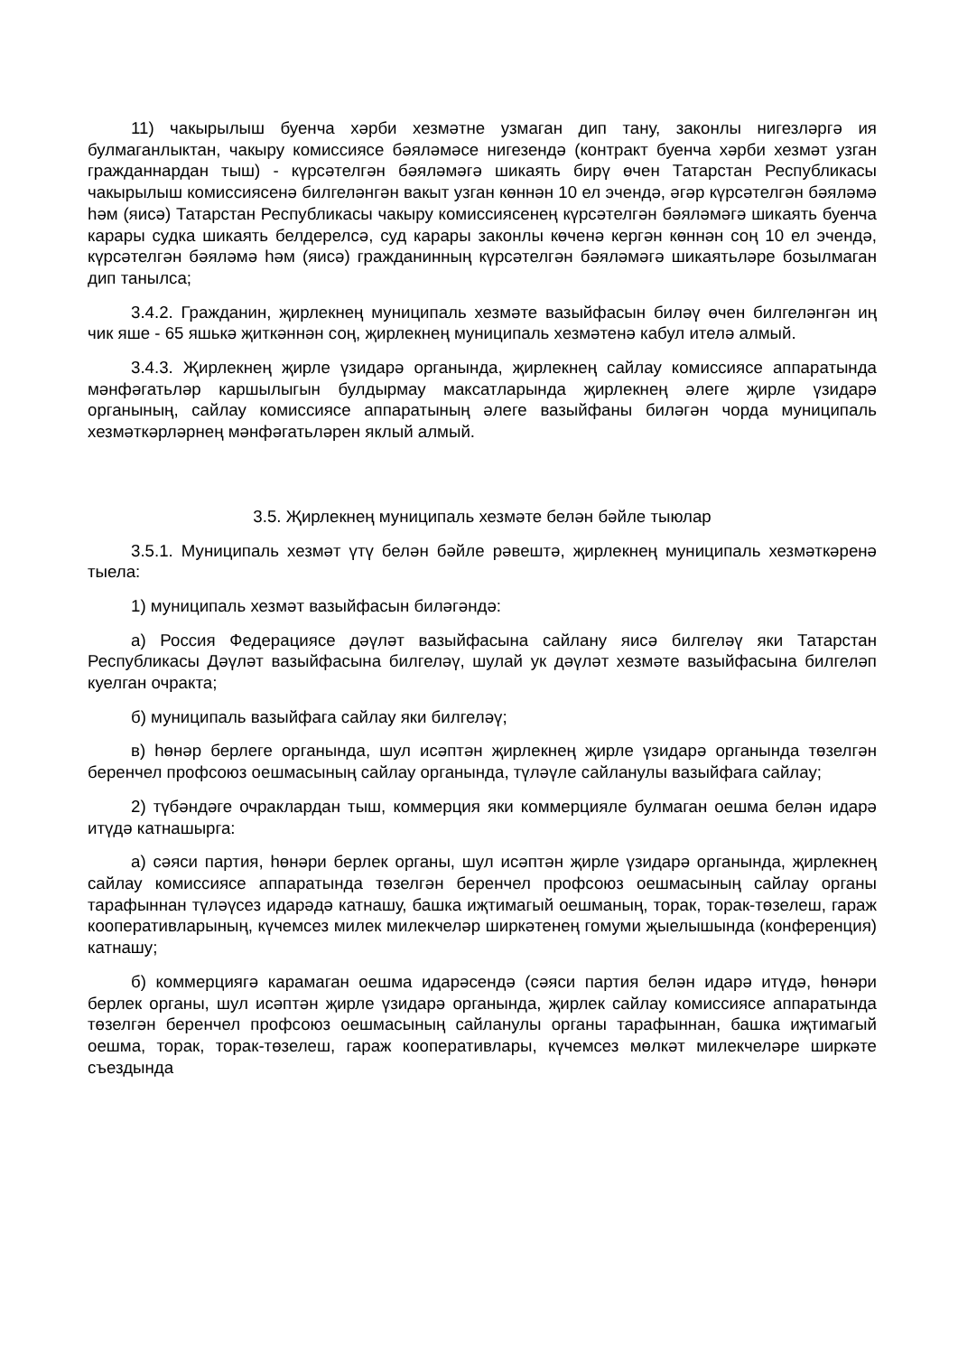11) чакырылыш буенча хәрби хезмәтне узмаган дип тану, законлы нигезләргә ия булмаганлыктан, чакыру комиссиясе бәяләмәсе нигезендә (контракт буенча хәрби хезмәт узган гражданнардан тыш) - күрсәтелгән бәяләмәгә шикаять бирү өчен Татарстан Республикасы чакырылыш комиссиясенә билгеләнгән вакыт узган көннән 10 ел эчендә, әгәр күрсәтелгән бәяләмә һәм (яисә) Татарстан Республикасы чакыру комиссиясенең күрсәтелгән бәяләмәгә шикаять буенча карары судка шикаять белдерелсә, суд карары законлы көченә кергән көннән соң 10 ел эчендә, күрсәтелгән бәяләмә һәм (яисә) гражданинның күрсәтелгән бәяләмәгә шикаятьләре бозылмаган дип танылса;
3.4.2. Гражданин, җирлекнең муниципаль хезмәте вазыйфасын биләү өчен билгеләнгән иң чик яше - 65 яшькә җиткәннән соң, җирлекнең муниципаль хезмәтенә кабул ителә алмый.
3.4.3. Җирлекнең җирле үзидарә органында, җирлекнең сайлау комиссиясе аппаратында мәнфәгатьләр каршылыгын булдырмау максатларында җирлекнең әлеге җирле үзидарә органының, сайлау комиссиясе аппаратының әлеге вазыйфаны биләгән чорда муниципаль хезмәткәрләрнең мәнфәгатьләрен яклый алмый.
3.5. Җирлекнең муниципаль хезмәте белән бәйле тыюлар
3.5.1. Муниципаль хезмәт үтү белән бәйле рәвештә, җирлекнең муниципаль хезмәткәренә тыела:
1) муниципаль хезмәт вазыйфасын биләгәндә:
а) Россия Федерациясе дәүләт вазыйфасына сайлану яисә билгеләү яки Татарстан Республикасы Дәүләт вазыйфасына билгеләү, шулай ук дәүләт хезмәте вазыйфасына билгеләп куелган очракта;
б) муниципаль вазыйфага сайлау яки билгеләү;
в) һөнәр берлеге органында, шул исәптән җирлекнең җирле үзидарә органында төзелгән беренчел профсоюз оешмасының сайлау органында, түләүле сайланулы вазыйфага сайлау;
2) түбәндәге очраклардан тыш, коммерция яки коммерцияле булмаган оешма белән идарә итүдә катнашырга:
а) сәяси партия, һөнәри берлек органы, шул исәптән җирле үзидарә органында, җирлекнең сайлау комиссиясе аппаратында төзелгән беренчел профсоюз оешмасының сайлау органы тарафыннан түләүсез идарәдә катнашу, башка иҗтимагый оешманың, торак, торак-төзелеш, гараж кооперативларының, күчемсез милек милекчеләр ширкәтенең гомуми җыелышында (конференция) катнашу;
б) коммерциягә карамаган оешма идарәсендә (сәяси партия белән идарә итүдә, һөнәри берлек органы, шул исәптән җирле үзидарә органында, җирлек сайлау комиссиясе аппаратында төзелгән беренчел профсоюз оешмасының сайланулы органы тарафыннан, башка иҗтимагый оешма, торак, торак-төзелеш, гараж кооперативлары, күчемсез мөлкәт милекчеләре ширкәте съездында